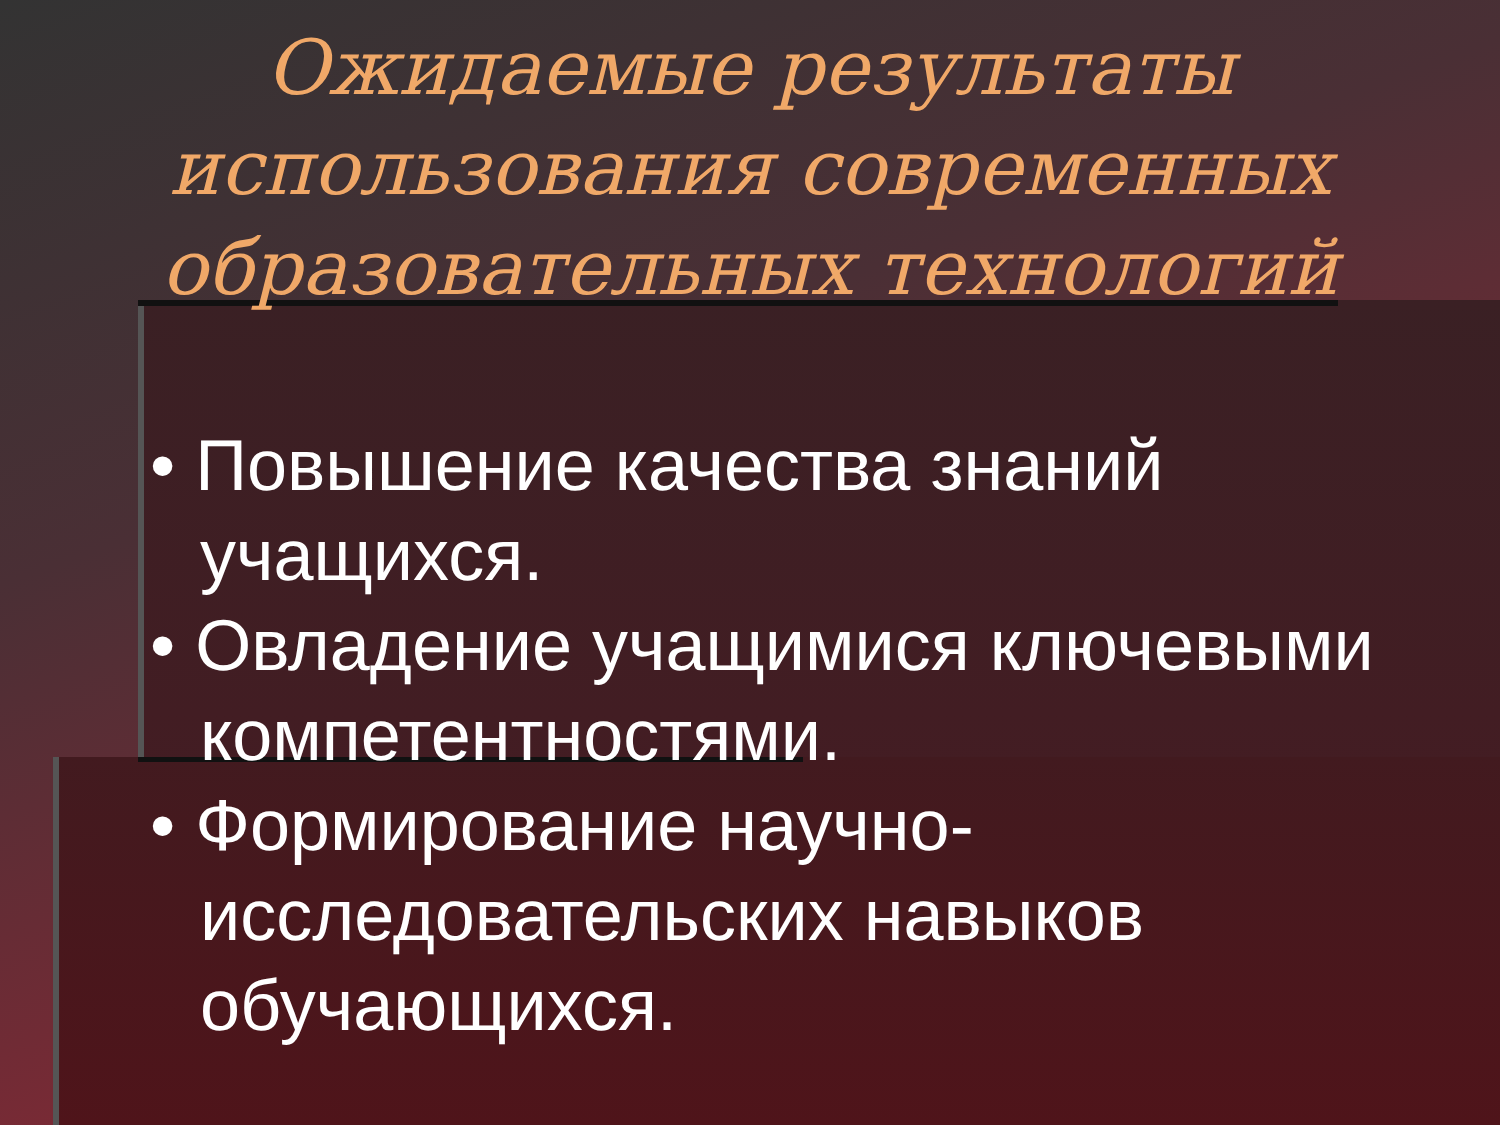Ожидаемые результаты
использования современных
образовательных технологий
• Повышение качества знаний учащихся.
• Овладение учащимися ключевыми компетентностями.
• Формирование научно-исследовательских навыков обучающихся.